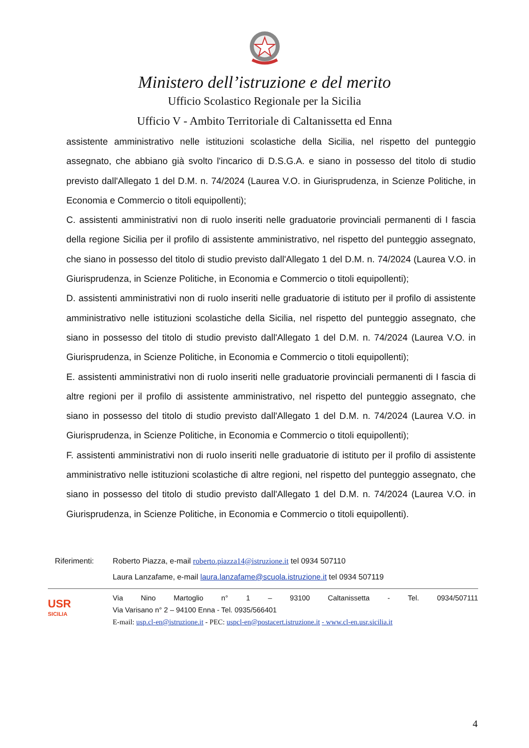Ministero dell’istruzione e del merito
Ufficio Scolastico Regionale per la Sicilia
Ufficio V - Ambito Territoriale di Caltanissetta ed Enna
assistente amministrativo nelle istituzioni scolastiche della Sicilia, nel rispetto del punteggio assegnato, che abbiano già svolto l'incarico di D.S.G.A. e siano in possesso del titolo di studio previsto dall'Allegato 1 del D.M. n. 74/2024 (Laurea V.O. in Giurisprudenza, in Scienze Politiche, in Economia e Commercio o titoli equipollenti);
C. assistenti amministrativi non di ruolo inseriti nelle graduatorie provinciali permanenti di I fascia della regione Sicilia per il profilo di assistente amministrativo, nel rispetto del punteggio assegnato, che siano in possesso del titolo di studio previsto dall'Allegato 1 del D.M. n. 74/2024 (Laurea V.O. in Giurisprudenza, in Scienze Politiche, in Economia e Commercio o titoli equipollenti);
D. assistenti amministrativi non di ruolo inseriti nelle graduatorie di istituto per il profilo di assistente amministrativo nelle istituzioni scolastiche della Sicilia, nel rispetto del punteggio assegnato, che siano in possesso del titolo di studio previsto dall'Allegato 1 del D.M. n. 74/2024 (Laurea V.O. in Giurisprudenza, in Scienze Politiche, in Economia e Commercio o titoli equipollenti);
E. assistenti amministrativi non di ruolo inseriti nelle graduatorie provinciali permanenti di I fascia di altre regioni per il profilo di assistente amministrativo, nel rispetto del punteggio assegnato, che siano in possesso del titolo di studio previsto dall'Allegato 1 del D.M. n. 74/2024 (Laurea V.O. in Giurisprudenza, in Scienze Politiche, in Economia e Commercio o titoli equipollenti);
F. assistenti amministrativi non di ruolo inseriti nelle graduatorie di istituto per il profilo di assistente amministrativo nelle istituzioni scolastiche di altre regioni, nel rispetto del punteggio assegnato, che siano in possesso del titolo di studio previsto dall'Allegato 1 del D.M. n. 74/2024 (Laurea V.O. in Giurisprudenza, in Scienze Politiche, in Economia e Commercio o titoli equipollenti).
Riferimenti: Roberto Piazza, e-mail roberto.piazza14@istruzione.it tel 0934 507110
Laura Lanzafame, e-mail laura.lanzafame@scuola.istruzione.it tel 0934 507119
USR
SICILIA
Via Nino Martoglio n° 1 – 93100 Caltanissetta - Tel. 0934/507111
Via Varisano n° 2 – 94100 Enna - Tel. 0935/566401
E-mail: usp.cl-en@istruzione.it - PEC: uspcl-en@postacert.istruzione.it - www.cl-en.usr.sicilia.it
4